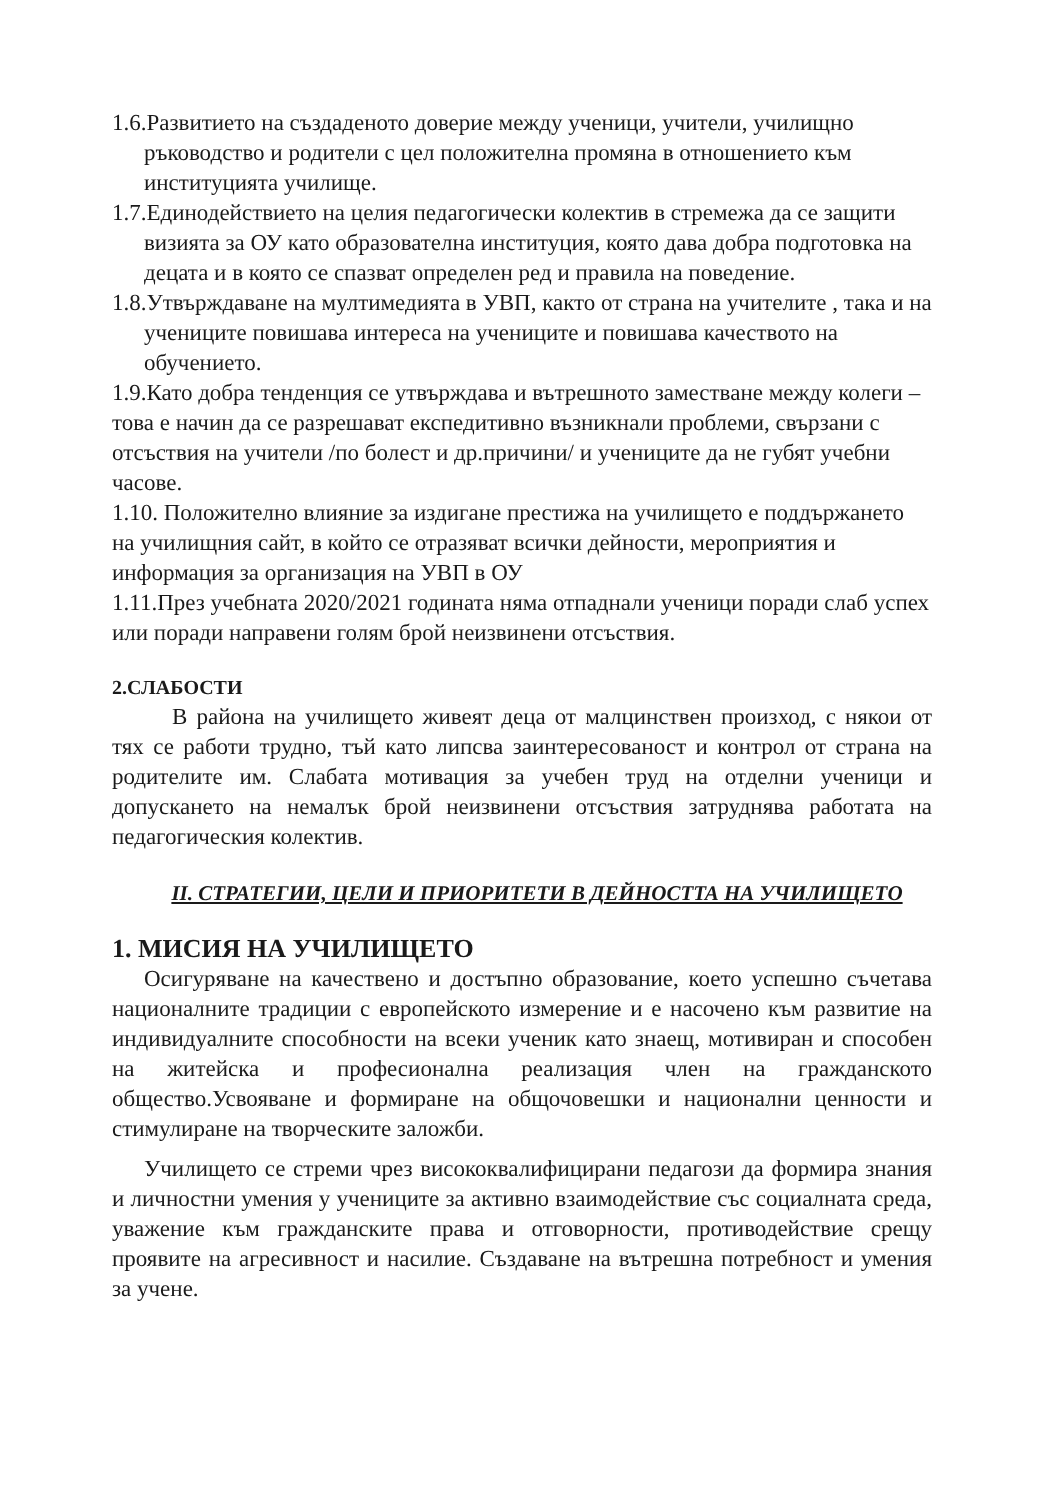1.6.Развитието на създаденото доверие между ученици, учители, училищно ръководство и родители с цел положителна промяна в отношението към институцията училище.
1.7.Единодействието на целия педагогически колектив в стремежа да се защити визията за ОУ като образователна институция, която дава добра подготовка на децата и в която се спазват определен ред и правила на поведение.
1.8.Утвърждаване на мултимедията в УВП, както от страна на учителите , така и на учениците повишава интереса на учениците и повишава качеството на обучението.
1.9.Като добра тенденция се утвърждава и вътрешното заместване между колеги – това е начин да се разрешават експедитивно възникнали проблеми, свързани с отсъствия на учители /по болест и др.причини/ и учениците да не губят учебни часове.
1.10. Положително влияние за издигане престижа на училището е поддържането на училищния сайт, в който се отразяват всички дейности, мероприятия и информация за организация на УВП в ОУ
1.11.През учебната 2020/2021 годината няма отпаднали ученици поради слаб успех или поради направени голям брой неизвинени отсъствия.
2.СЛАБОСТИ
В района на училището живеят деца от малцинствен произход, с някои от тях се работи трудно, тъй като липсва заинтересованост и контрол от страна на родителите им. Слабата мотивация за учебен труд на отделни ученици и допускането на немалък брой неизвинени отсъствия затруднява работата на педагогическия колектив.
II. СТРАТЕГИИ, ЦЕЛИ И ПРИОРИТЕТИ В ДЕЙНОСТТА НА УЧИЛИЩЕТО
1. МИСИЯ НА УЧИЛИЩЕТО
Осигуряване на качествено и достъпно образование, което успешно съчетава националните традиции с европейското измерение и е насочено към развитие на индивидуалните способности на всеки ученик като знаещ, мотивиран и способен на житейска и професионална реализация член на гражданското общество.Усвояване и формиране на общочовешки и национални ценности и стимулиране на творческите заложби.
Училището се стреми чрез висококвалифицирани педагози да формира знания и личностни умения у учениците за активно взаимодействие със социалната среда, уважение към гражданските права и отговорности, противодействие срещу проявите на агресивност и насилие. Създаване на вътрешна потребност и умения за учене.